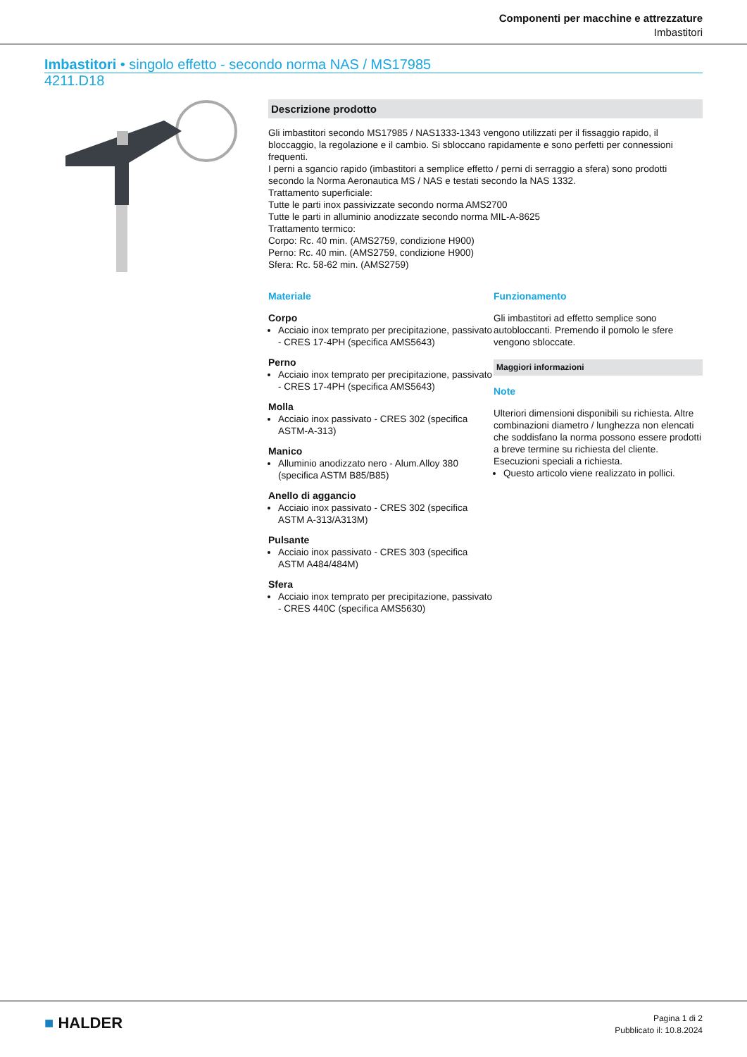Componenti per macchine e attrezzature
Imbastitori
Imbastitori • singolo effetto - secondo norma NAS / MS17985
4211.D18
Descrizione prodotto
Gli imbastitori secondo MS17985 / NAS1333-1343 vengono utilizzati per il fissaggio rapido, il bloccaggio, la regolazione e il cambio. Si sbloccano rapidamente e sono perfetti per connessioni frequenti.
I perni a sgancio rapido (imbastitori a semplice effetto / perni di serraggio a sfera) sono prodotti secondo la Norma Aeronautica MS / NAS e testati secondo la NAS 1332.
Trattamento superficiale:
Tutte le parti inox passivizzate secondo norma AMS2700
Tutte le parti in alluminio anodizzate secondo norma MIL-A-8625
Trattamento termico:
Corpo: Rc. 40 min. (AMS2759, condizione H900)
Perno: Rc. 40 min. (AMS2759, condizione H900)
Sfera: Rc. 58-62 min. (AMS2759)
Materiale
Corpo
Acciaio inox temprato per precipitazione, passivato - CRES 17-4PH (specifica AMS5643)
Perno
Acciaio inox temprato per precipitazione, passivato - CRES 17-4PH (specifica AMS5643)
Molla
Acciaio inox passivato - CRES 302 (specifica ASTM-A-313)
Manico
Alluminio anodizzato nero - Alum.Alloy 380 (specifica ASTM B85/B85)
Anello di aggancio
Acciaio inox passivato - CRES 302 (specifica ASTM A-313/A313M)
Pulsante
Acciaio inox passivato - CRES 303 (specifica ASTM A484/484M)
Sfera
Acciaio inox temprato per precipitazione, passivato - CRES 440C (specifica AMS5630)
Funzionamento
Gli imbastitori ad effetto semplice sono autobloccanti. Premendo il pomolo le sfere vengono sbloccate.
Maggiori informazioni
Note
Ulteriori dimensioni disponibili su richiesta. Altre combinazioni diametro / lunghezza non elencati che soddisfano la norma possono essere prodotti a breve termine su richiesta del cliente.
Esecuzioni speciali a richiesta.
Questo articolo viene realizzato in pollici.
■ HALDER
Pagina 1 di 2
Pubblicato il: 10.8.2024